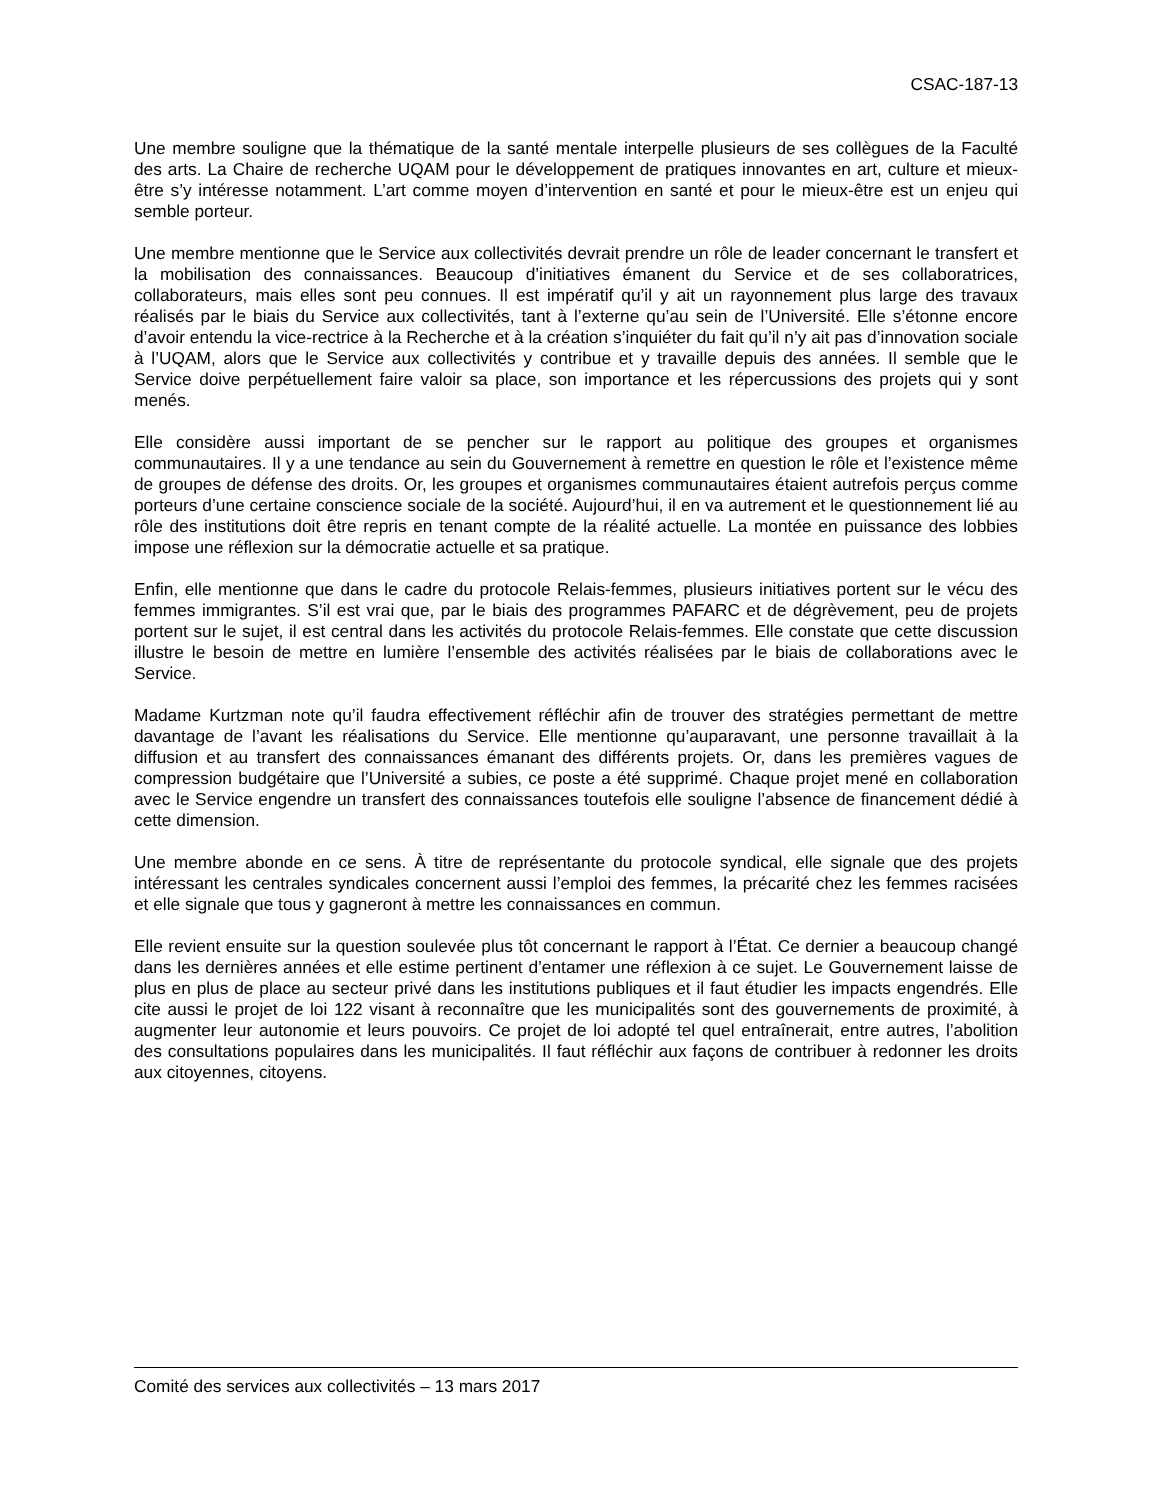CSAC-187-13
Une membre souligne que la thématique de la santé mentale interpelle plusieurs de ses collègues de la Faculté des arts. La Chaire de recherche UQAM pour le développement de pratiques innovantes en art, culture et mieux-être s’y intéresse notamment. L’art comme moyen d’intervention en santé et pour le mieux-être est un enjeu qui semble porteur.
Une membre mentionne que le Service aux collectivités devrait prendre un rôle de leader concernant le transfert et la mobilisation des connaissances. Beaucoup d’initiatives émanent du Service et de ses collaboratrices, collaborateurs, mais elles sont peu connues. Il est impératif qu’il y ait un rayonnement plus large des travaux réalisés par le biais du Service aux collectivités, tant à l’externe qu’au sein de l’Université. Elle s’étonne encore d’avoir entendu la vice-rectrice à la Recherche et à la création s’inquiéter du fait qu’il n’y ait pas d’innovation sociale à l’UQAM, alors que le Service aux collectivités y contribue et y travaille depuis des années. Il semble que le Service doive perpétuellement faire valoir sa place, son importance et les répercussions des projets qui y sont menés.
Elle considère aussi important de se pencher sur le rapport au politique des groupes et organismes communautaires. Il y a une tendance au sein du Gouvernement à remettre en question le rôle et l’existence même de groupes de défense des droits. Or, les groupes et organismes communautaires étaient autrefois perçus comme porteurs d’une certaine conscience sociale de la société. Aujourd’hui, il en va autrement et le questionnement lié au rôle des institutions doit être repris en tenant compte de la réalité actuelle. La montée en puissance des lobbies impose une réflexion sur la démocratie actuelle et sa pratique.
Enfin, elle mentionne que dans le cadre du protocole Relais-femmes, plusieurs initiatives portent sur le vécu des femmes immigrantes. S’il est vrai que, par le biais des programmes PAFARC et de dégrèvement, peu de projets portent sur le sujet, il est central dans les activités du protocole Relais-femmes. Elle constate que cette discussion illustre le besoin de mettre en lumière l’ensemble des activités réalisées par le biais de collaborations avec le Service.
Madame Kurtzman note qu’il faudra effectivement réfléchir afin de trouver des stratégies permettant de mettre davantage de l’avant les réalisations du Service. Elle mentionne qu’auparavant, une personne travaillait à la diffusion et au transfert des connaissances émanant des différents projets. Or, dans les premières vagues de compression budgétaire que l’Université a subies, ce poste a été supprimé. Chaque projet mené en collaboration avec le Service engendre un transfert des connaissances toutefois elle souligne l’absence de financement dédié à cette dimension.
Une membre abonde en ce sens. À titre de représentante du protocole syndical, elle signale que des projets intéressant les centrales syndicales concernent aussi l’emploi des femmes, la précarité chez les femmes racisées et elle signale que tous y gagneront à mettre les connaissances en commun.
Elle revient ensuite sur la question soulevée plus tôt concernant le rapport à l’État. Ce dernier a beaucoup changé dans les dernières années et elle estime pertinent d’entamer une réflexion à ce sujet. Le Gouvernement laisse de plus en plus de place au secteur privé dans les institutions publiques et il faut étudier les impacts engendrés. Elle cite aussi le projet de loi 122 visant à reconnaître que les municipalités sont des gouvernements de proximité, à augmenter leur autonomie et leurs pouvoirs. Ce projet de loi adopté tel quel entraînerait, entre autres, l’abolition des consultations populaires dans les municipalités. Il faut réfléchir aux façons de contribuer à redonner les droits aux citoyennes, citoyens.
Comité des services aux collectivités – 13 mars 2017